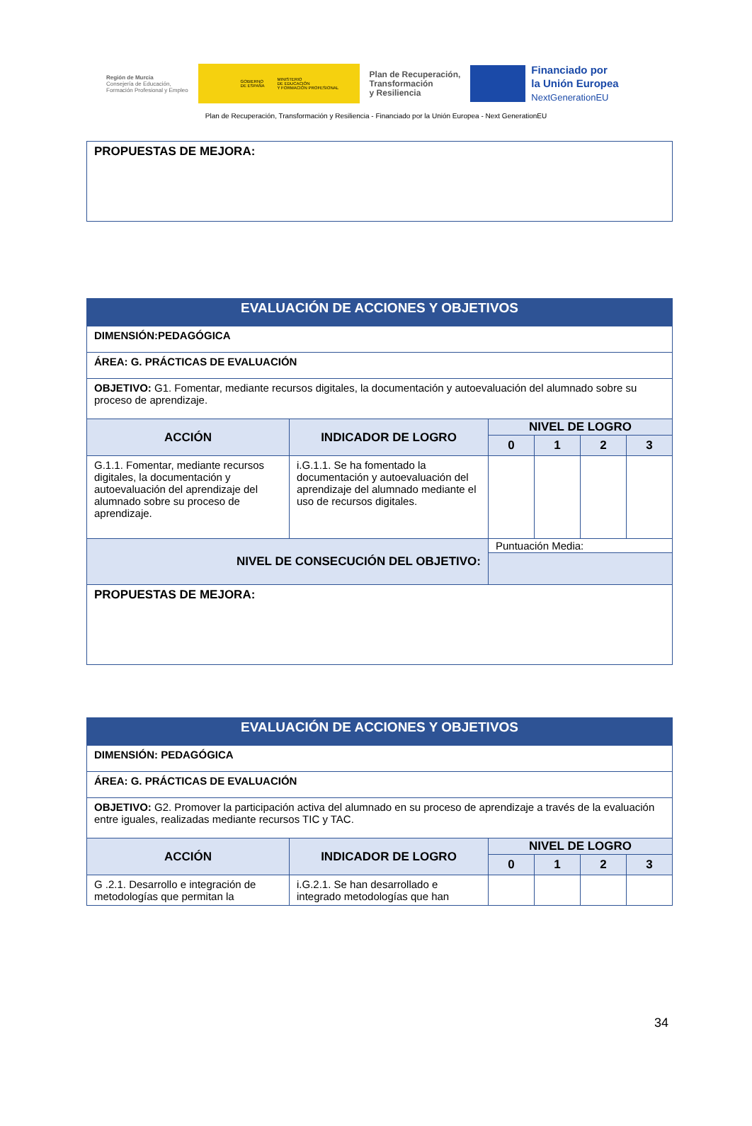Región de Murcia
Consejería de Educación,
Formación Profesional y Empleo
GOBIERNO
DE ESPAÑA MINISTERIO
DE EDUCACIÓN
Y FORMACIÓN PROFESIONAL
Plan de Recuperación,
Transformación
y Resiliencia
Financiado por
la Unión Europea
NextGenerationEU
Plan de Recuperación, Transformación y Resiliencia - Financiado por la Unión Europea - Next GenerationEU
| PROPUESTAS DE MEJORA: |
| EVALUACIÓN DE ACCIONES Y OBJETIVOS | | | | | |
| DIMENSIÓN:PEDAGÓGICA | | | | | |
| ÁREA: G. PRÁCTICAS DE EVALUACIÓN | | | | | |
| OBJETIVO: G1. Fomentar, mediante recursos digitales, la documentación y autoevaluación del alumnado sobre su proceso de aprendizaje. | | | | | |
| ACCIÓN | INDICADOR DE LOGRO | NIVEL DE LOGRO | | | |
| | | 0 | 1 | 2 | 3 |
| G.1.1. Fomentar, mediante recursos digitales, la documentación y autoevaluación del aprendizaje del alumnado sobre su proceso de aprendizaje. | i.G.1.1. Se ha fomentado la documentación y autoevaluación del aprendizaje del alumnado mediante el uso de recursos digitales. | | | | |
| NIVEL DE CONSECUCIÓN DEL OBJETIVO: | | Puntuación Media: | | | |
| PROPUESTAS DE MEJORA: | | | | | |
| EVALUACIÓN DE ACCIONES Y OBJETIVOS | | | | | |
| DIMENSIÓN: PEDAGÓGICA | | | | | |
| ÁREA: G. PRÁCTICAS DE EVALUACIÓN | | | | | |
| OBJETIVO: G2. Promover la participación activa del alumnado en su proceso de aprendizaje a través de la evaluación entre iguales, realizadas mediante recursos TIC y TAC. | | | | | |
| ACCIÓN | INDICADOR DE LOGRO | NIVEL DE LOGRO | | | |
| | | 0 | 1 | 2 | 3 |
| G .2.1. Desarrollo e integración de metodologías que permitan la | i.G.2.1. Se han desarrollado e integrado metodologías que han | | | | |
34